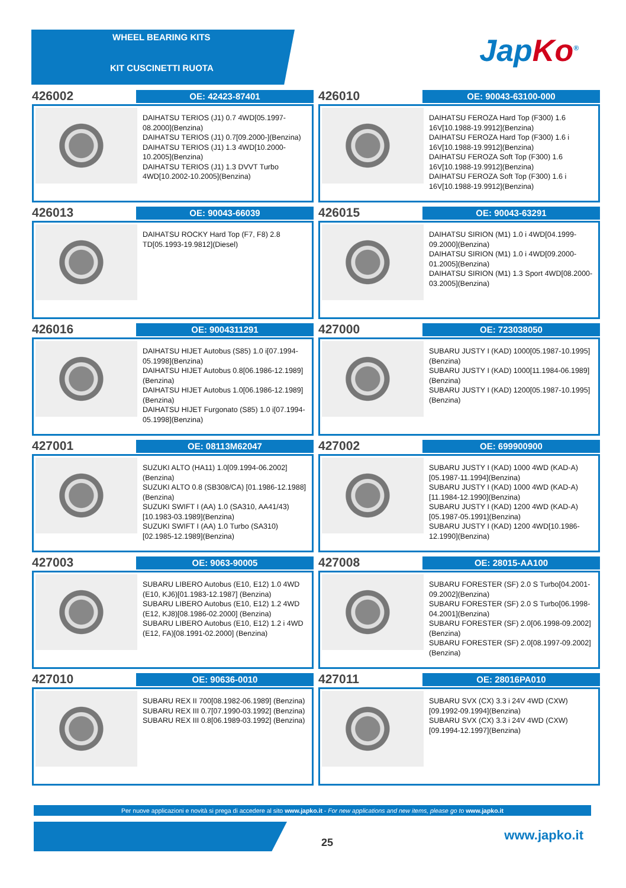WHEEL BEARING KITS
KIT CUSCINETTI RUOTA Jap Ko<sup>®</sup>
426002
OE: 42423-87401
DAIHATSU TERIOS (J1) 0.7 4WD[05.1997-08.2000](Benzina)
DAIHATSU TERIOS (J1) 0.7[09.2000-](Benzina)
DAIHATSU TERIOS (J1) 1.3 4WD[10.2000-10.2005](Benzina)
DAIHATSU TERIOS (J1) 1.3 DVVT Turbo 4WD[10.2002-10.2005](Benzina)
426010
OE: 90043-63100-000
DAIHATSU FEROZA Hard Top (F300) 1.6 16V[10.1988-19.9912](Benzina)
DAIHATSU FEROZA Hard Top (F300) 1.6 i 16V[10.1988-19.9912](Benzina)
DAIHATSU FEROZA Soft Top (F300) 1.6 16V[10.1988-19.9912](Benzina)
DAIHATSU FEROZA Soft Top (F300) 1.6 i 16V[10.1988-19.9912](Benzina)
426013
OE: 90043-66039
DAIHATSU ROCKY Hard Top (F7, F8) 2.8 TD[05.1993-19.9812](Diesel)
426015
OE: 90043-63291
DAIHATSU SIRION (M1) 1.0 i 4WD[04.1999-09.2000](Benzina)
DAIHATSU SIRION (M1) 1.0 i 4WD[09.2000-01.2005](Benzina)
DAIHATSU SIRION (M1) 1.3 Sport 4WD[08.2000-03.2005](Benzina)
426016
OE: 9004311291
DAIHATSU HIJET Autobus (S85) 1.0 i[07.1994-05.1998](Benzina)
DAIHATSU HIJET Autobus 0.8[06.1986-12.1989](Benzina)
DAIHATSU HIJET Autobus 1.0[06.1986-12.1989](Benzina)
DAIHATSU HIJET Furgonato (S85) 1.0 i[07.1994-05.1998](Benzina)
427000
OE: 723038050
SUBARU JUSTY I (KAD) 1000[05.1987-10.1995](Benzina)
SUBARU JUSTY I (KAD) 1000[11.1984-06.1989](Benzina)
SUBARU JUSTY I (KAD) 1200[05.1987-10.1995](Benzina)
427001
OE: 08113M62047
SUZUKI ALTO (HA11) 1.0[09.1994-06.2002](Benzina)
SUZUKI ALTO 0.8 (SB308/CA) [01.1986-12.1988](Benzina)
SUZUKI SWIFT I (AA) 1.0 (SA310, AA41/43)[10.1983-03.1989](Benzina)
SUZUKI SWIFT I (AA) 1.0 Turbo (SA310) [02.1985-12.1989](Benzina)
427002
OE: 699900900
SUBARU JUSTY I (KAD) 1000 4WD (KAD-A)[05.1987-11.1994](Benzina)
SUBARU JUSTY I (KAD) 1000 4WD (KAD-A)[11.1984-12.1990](Benzina)
SUBARU JUSTY I (KAD) 1200 4WD (KAD-A)[05.1987-05.1991](Benzina)
SUBARU JUSTY I (KAD) 1200 4WD[10.1986-12.1990](Benzina)
427003
OE: 9063-90005
SUBARU LIBERO Autobus (E10, E12) 1.0 4WD (E10, KJ6)[01.1983-12.1987] (Benzina)
SUBARU LIBERO Autobus (E10, E12) 1.2 4WD (E12, KJ8)[08.1986-02.2000] (Benzina)
SUBARU LIBERO Autobus (E10, E12) 1.2 i 4WD (E12, FA)[08.1991-02.2000] (Benzina)
427008
OE: 28015-AA100
SUBARU FORESTER (SF) 2.0 S Turbo[04.2001-09.2002](Benzina)
SUBARU FORESTER (SF) 2.0 S Turbo[06.1998-04.2001](Benzina)
SUBARU FORESTER (SF) 2.0[06.1998-09.2002](Benzina)
SUBARU FORESTER (SF) 2.0[08.1997-09.2002](Benzina)
427010
OE: 90636-0010
SUBARU REX II 700[08.1982-06.1989] (Benzina)
SUBARU REX III 0.7[07.1990-03.1992] (Benzina)
SUBARU REX III 0.8[06.1989-03.1992] (Benzina)
427011
OE: 28016PA010
SUBARU SVX (CX) 3.3 i 24V 4WD (CXW) [09.1992-09.1994](Benzina)
SUBARU SVX (CX) 3.3 i 24V 4WD (CXW) [09.1994-12.1997](Benzina)
Per nuove applicazioni e novità si prega di accedere al sito www.japko.it - For new applications and new items, please go to www.japko.it
25 www.japko.it